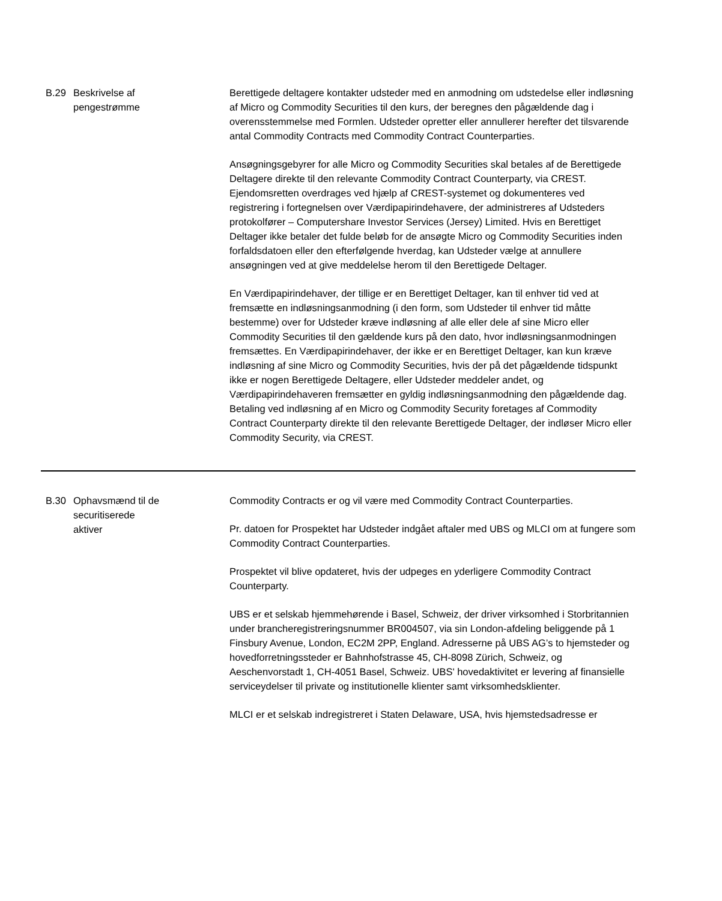| B.29 | Beskrivelse af pengestrømme | Berettigede deltagere kontakter udsteder med en anmodning om udstedelse eller indløsning af Micro og Commodity Securities til den kurs, der beregnes den pågældende dag i overensstemmelse med Formlen. Udsteder opretter eller annullerer herefter det tilsvarende antal Commodity Contracts med Commodity Contract Counterparties. Ansøgningsgebyrer for alle Micro og Commodity Securities skal betales af de Berettigede Deltagere direkte til den relevante Commodity Contract Counterparty, via CREST. Ejendomsretten overdrages ved hjælp af CREST-systemet og dokumenteres ved registrering i fortegnelsen over Værdipapirindehavere, der administreres af Udsteders protokolfører – Computershare Investor Services (Jersey) Limited. Hvis en Berettiget Deltager ikke betaler det fulde beløb for de ansøgte Micro og Commodity Securities inden forfaldsdatoen eller den efterfølgende hverdag, kan Udsteder vælge at annullere ansøgningen ved at give meddelelse herom til den Berettigede Deltager. En Værdipapirindehaver, der tillige er en Berettiget Deltager, kan til enhver tid ved at fremsætte en indløsningsanmodning (i den form, som Udsteder til enhver tid måtte bestemme) over for Udsteder kræve indløsning af alle eller dele af sine Micro eller Commodity Securities til den gældende kurs på den dato, hvor indløsningsanmodningen fremsættes. En Værdipapirindehaver, der ikke er en Berettiget Deltager, kan kun kræve indløsning af sine Micro og Commodity Securities, hvis der på det pågældende tidspunkt ikke er nogen Berettigede Deltagere, eller Udsteder meddeler andet, og Værdipapirindehaveren fremsætter en gyldig indløsningsanmodning den pågældende dag. Betaling ved indløsning af en Micro og Commodity Security foretages af Commodity Contract Counterparty direkte til den relevante Berettigede Deltager, der indløser Micro eller Commodity Security, via CREST. |
| B.30 | Ophavsmænd til de securitiserede aktiver | Commodity Contracts er og vil være med Commodity Contract Counterparties. Pr. datoen for Prospektet har Udsteder indgået aftaler med UBS og MLCI om at fungere som Commodity Contract Counterparties. Prospektet vil blive opdateret, hvis der udpeges en yderligere Commodity Contract Counterparty. UBS er et selskab hjemmehørende i Basel, Schweiz, der driver virksomhed i Storbritannien under brancheregistreringsnummer BR004507, via sin London-afdeling beliggende på 1 Finsbury Avenue, London, EC2M 2PP, England. Adresserne på UBS AG’s to hjemsteder og hovedforretningssteder er Bahnhofstrasse 45, CH-8098 Zürich, Schweiz, og Aeschenvorstadt 1, CH-4051 Basel, Schweiz. UBS' hovedaktivitet er levering af finansielle serviceydelser til private og institutionelle klienter samt virksomhedsklienter. MLCI er et selskab indregistreret i Staten Delaware, USA, hvis hjemstedsadresse er |